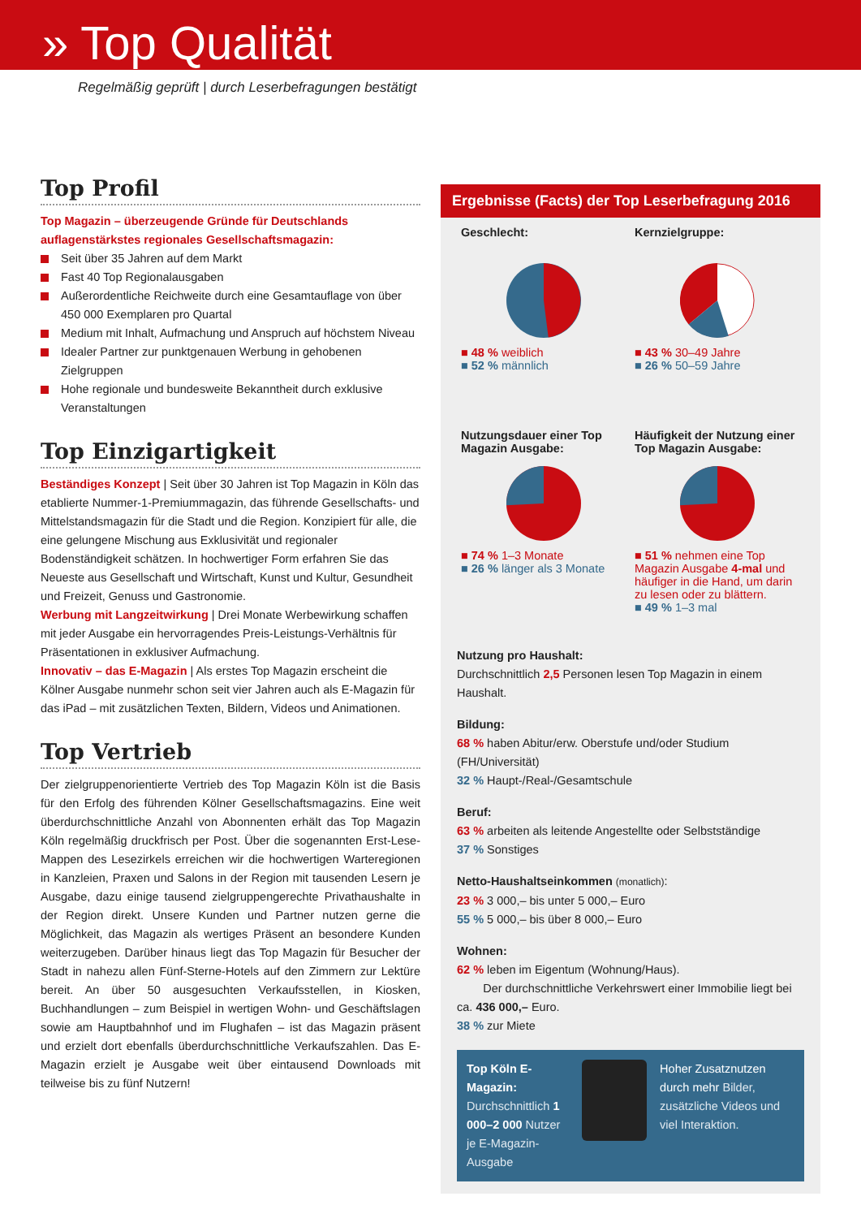» Top Qualität
Regelmäßig geprüft | durch Leserbefragungen bestätigt
Top Profil
Top Magazin – überzeugende Gründe für Deutschlands auflagenstärkstes regionales Gesellschaftsmagazin:
Seit über 35 Jahren auf dem Markt
Fast 40 Top Regionalausgaben
Außerordentliche Reichweite durch eine Gesamtauflage von über 450 000 Exemplaren pro Quartal
Medium mit Inhalt, Aufmachung und Anspruch auf höchstem Niveau
Idealer Partner zur punktgenauen Werbung in gehobenen Zielgruppen
Hohe regionale und bundesweite Bekanntheit durch exklusive Veranstaltungen
Top Einzigartigkeit
Beständiges Konzept | Seit über 30 Jahren ist Top Magazin in Köln das etablierte Nummer-1-Premiummagazin, das führende Gesellschafts- und Mittelstandsmagazin für die Stadt und die Region. Konzipiert für alle, die eine gelungene Mischung aus Exklusivität und regionaler Bodenständigkeit schätzen. In hochwertiger Form erfahren Sie das Neueste aus Gesellschaft und Wirtschaft, Kunst und Kultur, Gesundheit und Freizeit, Genuss und Gastronomie.
Werbung mit Langzeitwirkung | Drei Monate Werbewirkung schaffen mit jeder Ausgabe ein hervorragendes Preis-Leistungs-Verhältnis für Präsentationen in exklusiver Aufmachung.
Innovativ – das E-Magazin | Als erstes Top Magazin erscheint die Kölner Ausgabe nunmehr schon seit vier Jahren auch als E-Magazin für das iPad – mit zusätzlichen Texten, Bildern, Videos und Animationen.
Top Vertrieb
Der zielgruppenorientierte Vertrieb des Top Magazin Köln ist die Basis für den Erfolg des führenden Kölner Gesellschaftsmagazins. Eine weit überdurchschnittliche Anzahl von Abonnenten erhält das Top Magazin Köln regelmäßig druckfrisch per Post. Über die sogenannten Erst-Lese-Mappen des Lesezirkels erreichen wir die hochwertigen Warteregionen in Kanzleien, Praxen und Salons in der Region mit tausenden Lesern je Ausgabe, dazu einige tausend zielgruppengerechte Privathaushalte in der Region direkt. Unsere Kunden und Partner nutzen gerne die Möglichkeit, das Magazin als wertiges Präsent an besondere Kunden weiterzugeben. Darüber hinaus liegt das Top Magazin für Besucher der Stadt in nahezu allen Fünf-Sterne-Hotels auf den Zimmern zur Lektüre bereit. An über 50 ausgesuchten Verkaufsstellen, in Kiosken, Buchhandlungen – zum Beispiel in wertigen Wohn- und Geschäftslagen sowie am Hauptbahnhof und im Flughafen – ist das Magazin präsent und erzielt dort ebenfalls überdurchschnittliche Verkaufszahlen. Das E-Magazin erzielt je Ausgabe weit über eintausend Downloads mit teilweise bis zu fünf Nutzern!
Ergebnisse (Facts) der Top Leserbefragung 2016
Geschlecht:
■ 48 % weiblich
■ 52 % männlich
Kernzielgruppe:
■ 43 % 30–49 Jahre
■ 26 % 50–59 Jahre
Nutzungsdauer einer Top Magazin Ausgabe:
■ 74 % 1–3 Monate
■ 26 % länger als 3 Monate
Häufigkeit der Nutzung einer Top Magazin Ausgabe:
■ 51 % nehmen eine Top Magazin Ausgabe 4-mal und häufiger in die Hand, um darin zu lesen oder zu blättern.
■ 49 % 1–3 mal
Nutzung pro Haushalt:
Durchschnittlich 2,5 Personen lesen Top Magazin in einem Haushalt.
Bildung:
68 % haben Abitur/erw. Oberstufe und/oder Studium (FH/Universität)
32 % Haupt-/Real-/Gesamtschule
Beruf:
63 % arbeiten als leitende Angestellte oder Selbstständige
37 % Sonstiges
Netto-Haushaltseinkommen (monatlich):
23 % 3 000,– bis unter 5 000,– Euro
55 % 5 000,– bis über 8 000,– Euro
Wohnen:
62 % leben im Eigentum (Wohnung/Haus).
Der durchschnittliche Verkehrswert einer Immobilie liegt bei ca. 436 000,– Euro.
38 % zur Miete
Top Köln E-Magazin:
Durchschnittlich 1 000–2 000 Nutzer je E-Magazin-Ausgabe
Hoher Zusatznutzen durch mehr Bilder, zusätzliche Videos und viel Interaktion.